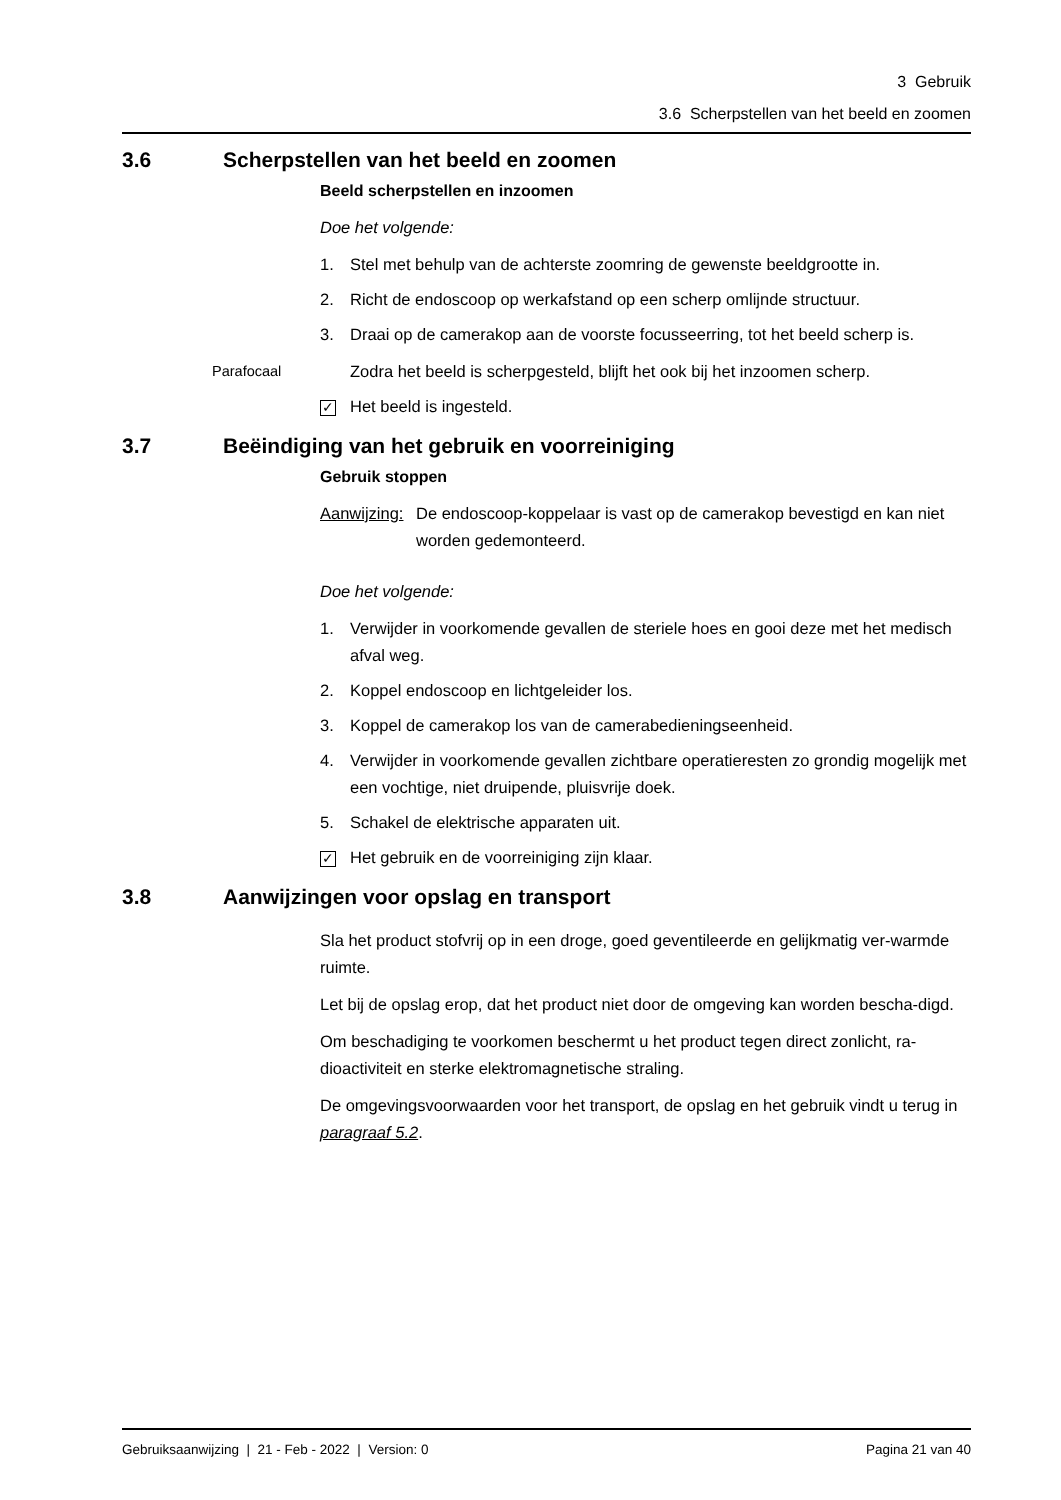3 Gebruik
3.6 Scherpstellen van het beeld en zoomen
3.6 Scherpstellen van het beeld en zoomen
Beeld scherpstellen en inzoomen
Doe het volgende:
1. Stel met behulp van de achterste zoomring de gewenste beeldgrootte in.
2. Richt de endoscoop op werkafstand op een scherp omlijnde structuur.
3. Draai op de camerakop aan de voorste focusseerring, tot het beeld scherp is.
Parafocaal Zodra het beeld is scherpgesteld, blijft het ook bij het inzoomen scherp.
✓ Het beeld is ingesteld.
3.7 Beëindiging van het gebruik en voorreiniging
Gebruik stoppen
Aanwijzing: De endoscoop-koppelaar is vast op de camerakop bevestigd en kan niet worden gedemonteerd.
Doe het volgende:
1. Verwijder in voorkomende gevallen de steriele hoes en gooi deze met het medisch afval weg.
2. Koppel endoscoop en lichtgeleider los.
3. Koppel de camerakop los van de camerabedieningseenheid.
4. Verwijder in voorkomende gevallen zichtbare operatieresten zo grondig mogelijk met een vochtige, niet druipende, pluisvrije doek.
5. Schakel de elektrische apparaten uit.
✓ Het gebruik en de voorreiniging zijn klaar.
3.8 Aanwijzingen voor opslag en transport
Sla het product stofvrij op in een droge, goed geventileerde en gelijkmatig ver-warmde ruimte.
Let bij de opslag erop, dat het product niet door de omgeving kan worden bescha-digd.
Om beschadiging te voorkomen beschermt u het product tegen direct zonlicht, ra-dioactiviteit en sterke elektromagnetische straling.
De omgevingsvoorwaarden voor het transport, de opslag en het gebruik vindt u terug in paragraaf 5.2.
Gebruiksaanwijzing | 21 - Feb - 2022 | Version: 0 Pagina 21 van 40